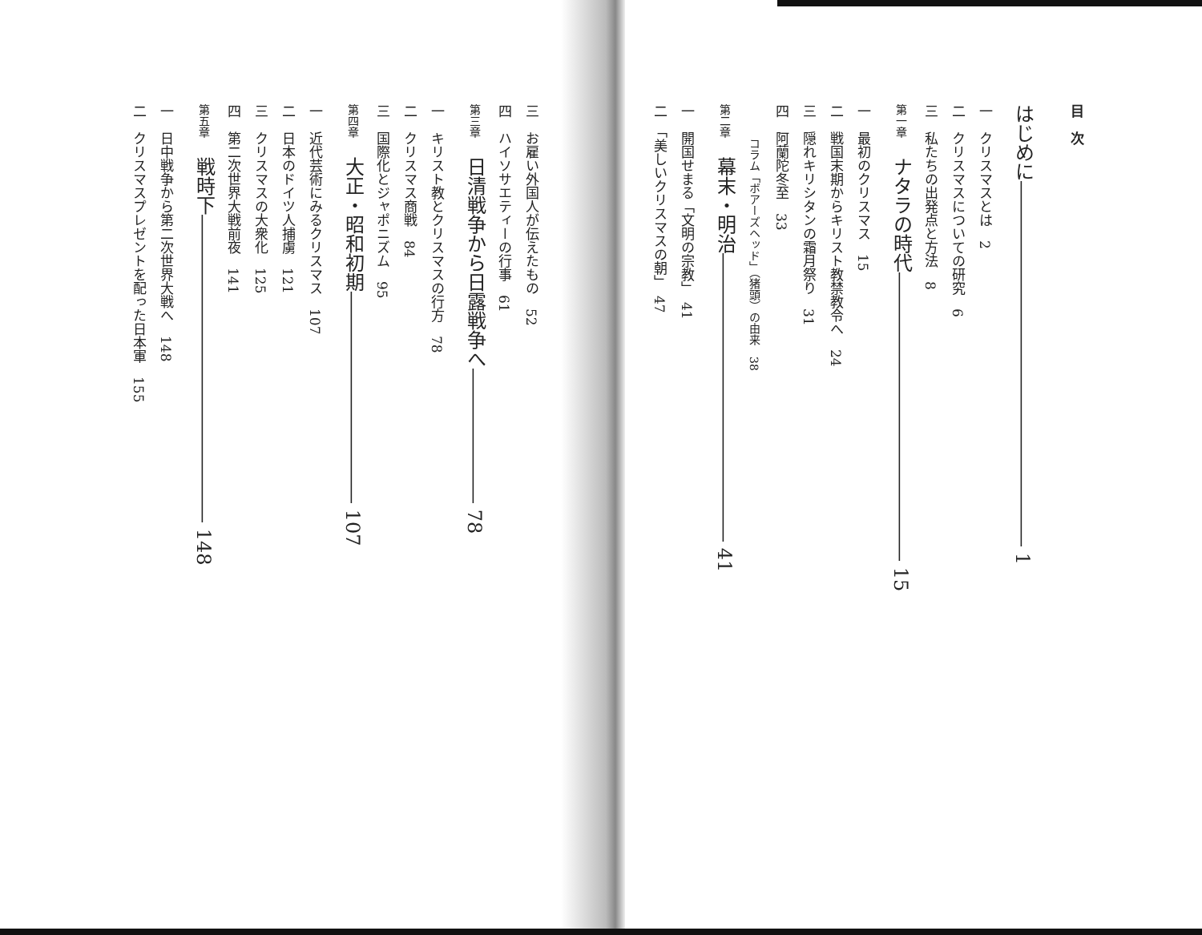目　次
はじめに――――――――――――――――――― 1
一　クリスマスとは　2
二　クリスマスについての研究　6
三　私たちの出発点と方法　8
第一章　ナタラの時代――――――――――――――― 15
一　最初のクリスマス　15
二　戦国末期からキリスト教禁教令へ　24
三　隠れキリシタンの霜月祭り　31
四　阿蘭陀冬至　33
　　　コラム「ボアーズヘッド」（猪頭）の由来　38
第二章　幕末・明治――――――――――――――― 41
一　開国せまる「文明の宗教」　41
二　「美しいクリスマスの朝」　47
三　お雇い外国人が伝えたもの　52
四　ハイソサエティーの行事　61
第三章　日清戦争から日露戦争へ――――――― 78
一　キリスト教とクリスマスの行方　78
二　クリスマス商戦　84
三　国際化とジャポニズム　95
第四章　大正・昭和初期――――――――――― 107
一　近代芸術にみるクリスマス　107
二　日本のドイツ人捕虜　121
三　クリスマスの大衆化　125
四　第二次世界大戦前夜　141
第五章　戦時下―――――――――――――――― 148
一　日中戦争から第二次世界大戦へ　148
二　クリスマスプレゼントを配った日本軍　155